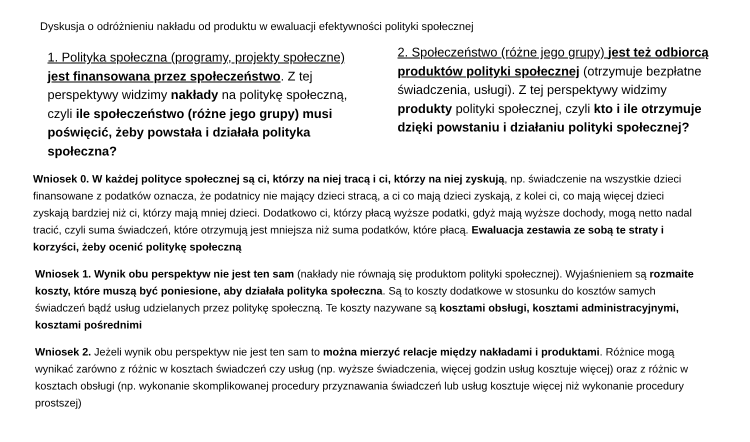Dyskusja o odróżnieniu nakładu od produktu w ewaluacji efektywności polityki społecznej
1. Polityka społeczna (programy, projekty społeczne) jest finansowana przez społeczeństwo. Z tej perspektywy widzimy nakłady na politykę społeczną, czyli ile społeczeństwo (różne jego grupy) musi poświęcić, żeby powstała i działała polityka społeczna?
2. Społeczeństwo (różne jego grupy) jest też odbiorcą produktów polityki społecznej (otrzymuje bezpłatne świadczenia, usługi). Z tej perspektywy widzimy produkty polityki społecznej, czyli kto i ile otrzymuje dzięki powstaniu i działaniu polityki społecznej?
Wniosek 0. W każdej polityce społecznej są ci, którzy na niej tracą i ci, którzy na niej zyskują, np. świadczenie na wszystkie dzieci finansowane z podatków oznacza, że podatnicy nie mający dzieci stracą, a ci co mają dzieci zyskają, z kolei ci, co mają więcej dzieci zyskają bardziej niż ci, którzy mają mniej dzieci. Dodatkowo ci, którzy płacą wyższe podatki, gdyż mają wyższe dochody, mogą netto nadal tracić, czyli suma świadczeń, które otrzymują jest mniejsza niż suma podatków, które płacą. Ewaluacja zestawia ze sobą te straty i korzyści, żeby ocenić politykę społeczną
Wniosek 1. Wynik obu perspektyw nie jest ten sam (nakłady nie równają się produktom polityki społecznej). Wyjaśnieniem są rozmaite koszty, które muszą być poniesione, aby działała polityka społeczna. Są to koszty dodatkowe w stosunku do kosztów samych świadczeń bądź usług udzielanych przez politykę społeczną. Te koszty nazywane są kosztami obsługi, kosztami administracyjnymi, kosztami pośrednimi
Wniosek 2. Jeżeli wynik obu perspektyw nie jest ten sam to można mierzyć relacje między nakładami i produktami. Różnice mogą wynikać zarówno z różnic w kosztach świadczeń czy usług (np. wyższe świadczenia, więcej godzin usług kosztuje więcej) oraz z różnic w kosztach obsługi (np. wykonanie skomplikowanej procedury przyznawania świadczeń lub usług kosztuje więcej niż wykonanie procedury prostszej)